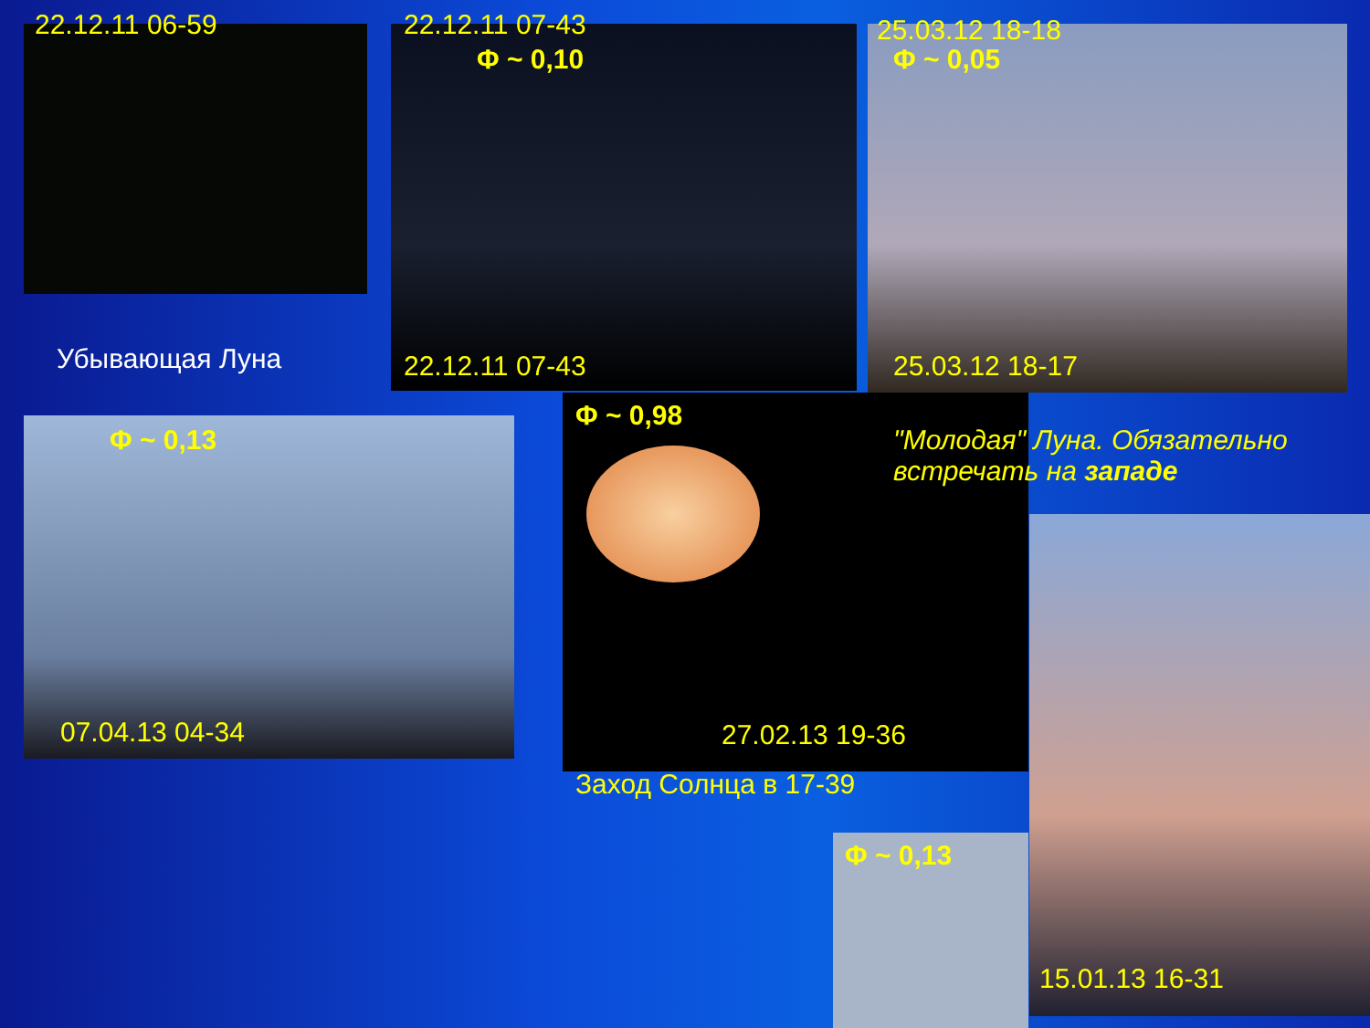22.12.11 06-59 22.12.11 07-43
Φ ~ 0,10
25.03.12 18-18
Φ ~ 0,05
Убывающая Луна 22.12.11 07-43 25.03.12 18-17
Φ ~ 0,13
Φ ~ 0,98
"Молодая" Луна. Обязательно
встречать на западе
07.04.13 04-34 27.02.13 19-36
Заход Солнца в 17-39
Φ ~ 0,13
15.01.13 16-31